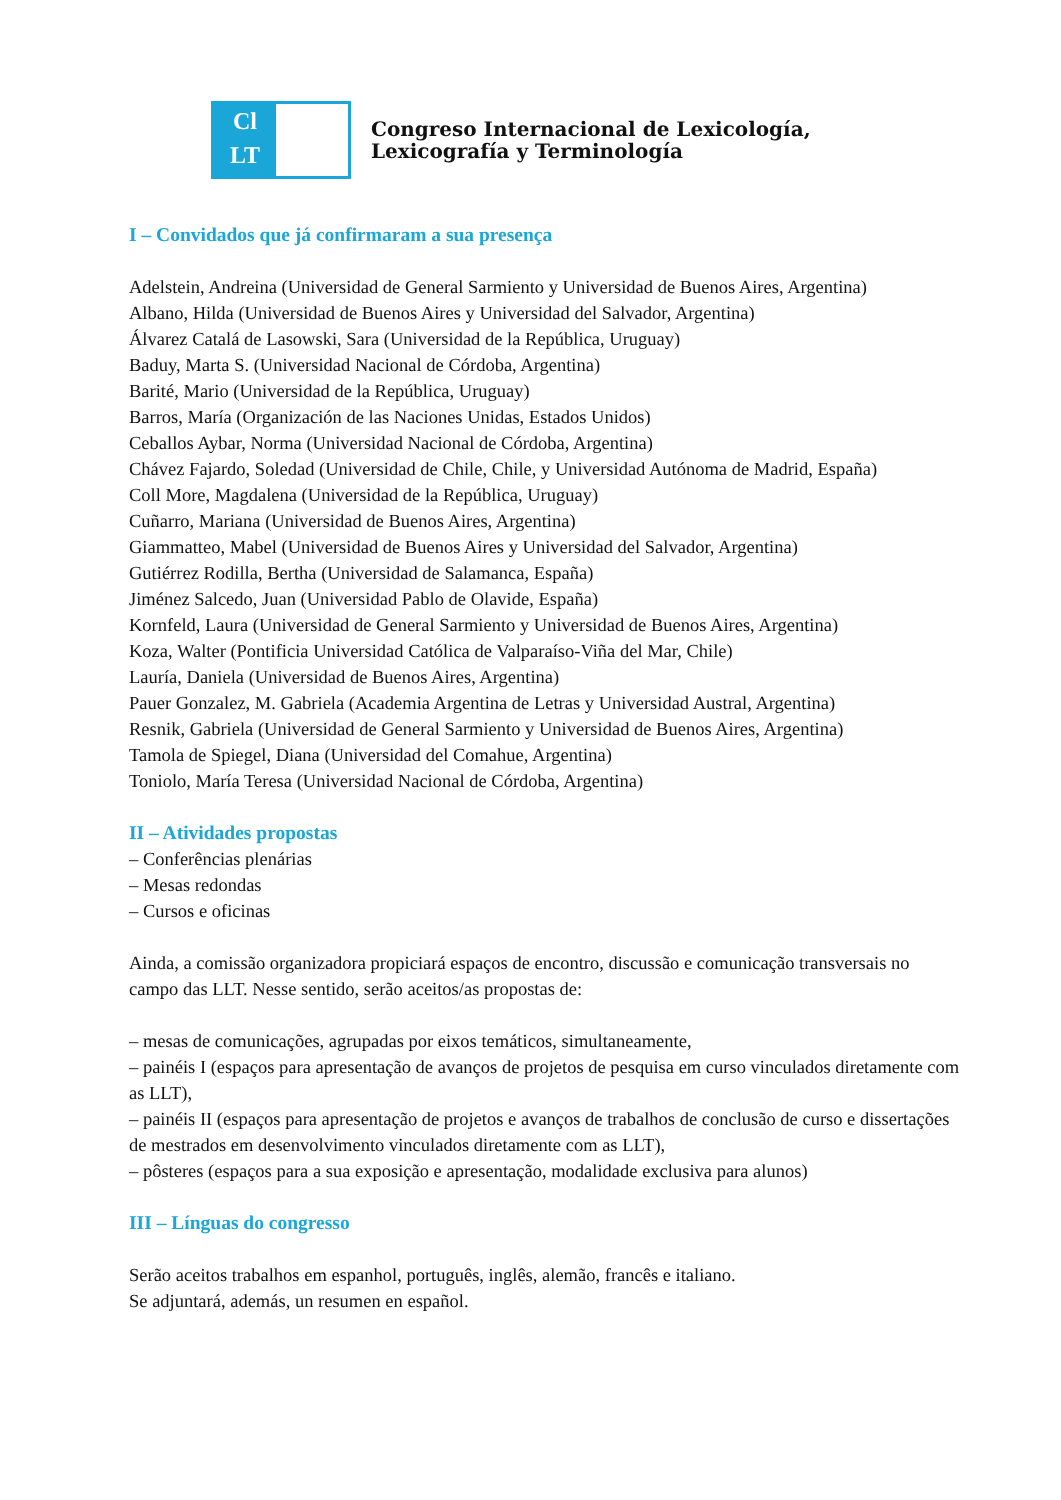Cl
LT
Congreso Internacional de Lexicología,
Lexicografía y Terminología
I – Convidados que já confirmaram a sua presença
Adelstein, Andreina (Universidad de General Sarmiento y Universidad de Buenos Aires, Argentina)
Albano, Hilda (Universidad de Buenos Aires y Universidad del Salvador, Argentina)
Álvarez Catalá de Lasowski, Sara (Universidad de la República, Uruguay)
Baduy, Marta S. (Universidad Nacional de Córdoba, Argentina)
Barité, Mario (Universidad de la República, Uruguay)
Barros, María (Organización de las Naciones Unidas, Estados Unidos)
Ceballos Aybar, Norma (Universidad Nacional de Córdoba, Argentina)
Chávez Fajardo, Soledad (Universidad de Chile, Chile, y Universidad Autónoma de Madrid, España)
Coll More, Magdalena (Universidad de la República, Uruguay)
Cuñarro, Mariana (Universidad de Buenos Aires, Argentina)
Giammatteo, Mabel (Universidad de Buenos Aires y Universidad del Salvador, Argentina)
Gutiérrez Rodilla, Bertha (Universidad de Salamanca, España)
Jiménez Salcedo, Juan (Universidad Pablo de Olavide, España)
Kornfeld, Laura (Universidad de General Sarmiento y Universidad de Buenos Aires, Argentina)
Koza, Walter (Pontificia Universidad Católica de Valparaíso-Viña del Mar, Chile)
Lauría, Daniela (Universidad de Buenos Aires, Argentina)
Pauer Gonzalez, M. Gabriela (Academia Argentina de Letras y Universidad Austral, Argentina)
Resnik, Gabriela (Universidad de General Sarmiento y Universidad de Buenos Aires, Argentina)
Tamola de Spiegel, Diana (Universidad del Comahue, Argentina)
Toniolo, María Teresa (Universidad Nacional de Córdoba, Argentina)
II – Atividades propostas
– Conferências plenárias
– Mesas redondas
– Cursos e oficinas
Ainda, a comissão organizadora propiciará espaços de encontro, discussão e comunicação transversais no campo das LLT. Nesse sentido, serão aceitos/as propostas de:
– mesas de comunicações, agrupadas por eixos temáticos, simultaneamente,
– painéis I (espaços para apresentação de avanços de projetos de pesquisa em curso vinculados diretamente com as LLT),
– painéis II (espaços para apresentação de projetos e avanços de trabalhos de conclusão de curso e dissertações de mestrados em desenvolvimento vinculados diretamente com as LLT),
– pôsteres (espaços para a sua exposição e apresentação, modalidade exclusiva para alunos)
III – Línguas do congresso
Serão aceitos trabalhos em espanhol, português, inglês, alemão, francês e italiano.
Se adjuntará, además, un resumen en español.